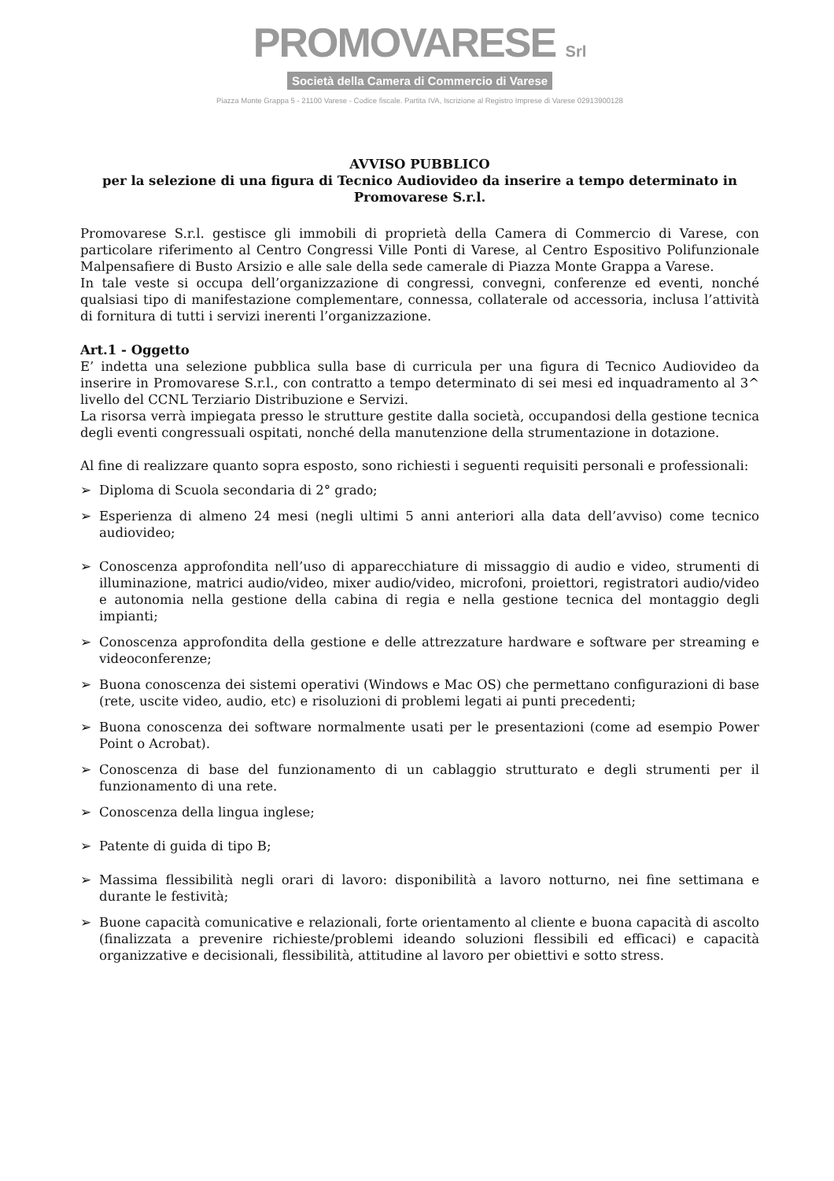PROMOVARESE Srl
Società della Camera di Commercio di Varese
Piazza Monte Grappa 5 - 21100 Varese - Codice fiscale. Partita IVA, Iscrizione al Registro Imprese di Varese 02913900128
AVVISO PUBBLICO
per la selezione di una figura di Tecnico Audiovideo da inserire a tempo determinato in Promovarese S.r.l.
Promovarese S.r.l. gestisce gli immobili di proprietà della Camera di Commercio di Varese, con particolare riferimento al Centro Congressi Ville Ponti di Varese, al Centro Espositivo Polifunzionale Malpensafiere di Busto Arsizio e alle sale della sede camerale di Piazza Monte Grappa a Varese.
In tale veste si occupa dell’organizzazione di congressi, convegni, conferenze ed eventi, nonché qualsiasi tipo di manifestazione complementare, connessa, collaterale od accessoria, inclusa l’attività di fornitura di tutti i servizi inerenti l’organizzazione.
Art.1 - Oggetto
E’ indetta una selezione pubblica sulla base di curricula per una figura di Tecnico Audiovideo da inserire in Promovarese S.r.l., con contratto a tempo determinato di sei mesi ed inquadramento al 3^ livello del CCNL Terziario Distribuzione e Servizi.
La risorsa verrà impiegata presso le strutture gestite dalla società, occupandosi della gestione tecnica degli eventi congressuali ospitati, nonché della manutenzione della strumentazione in dotazione.
Al fine di realizzare quanto sopra esposto, sono richiesti i seguenti requisiti personali e professionali:
➢ Diploma di Scuola secondaria di 2° grado;
➢ Esperienza di almeno 24 mesi (negli ultimi 5 anni anteriori alla data dell’avviso) come tecnico audiovideo;
➢ Conoscenza approfondita nell’uso di apparecchiature di missaggio di audio e video, strumenti di illuminazione, matrici audio/video, mixer audio/video, microfoni, proiettori, registratori audio/video e autonomia nella gestione della cabina di regia e nella gestione tecnica del montaggio degli impianti;
➢ Conoscenza approfondita della gestione e delle attrezzature hardware e software per streaming e videoconferenze;
➢ Buona conoscenza dei sistemi operativi (Windows e Mac OS) che permettano configurazioni di base (rete, uscite video, audio, etc) e risoluzioni di problemi legati ai punti precedenti;
➢ Buona conoscenza dei software normalmente usati per le presentazioni (come ad esempio Power Point o Acrobat).
➢ Conoscenza di base del funzionamento di un cablaggio strutturato e degli strumenti per il funzionamento di una rete.
➢ Conoscenza della lingua inglese;
➢ Patente di guida di tipo B;
➢ Massima flessibilità negli orari di lavoro: disponibilità a lavoro notturno, nei fine settimana e durante le festività;
➢ Buone capacità comunicative e relazionali, forte orientamento al cliente e buona capacità di ascolto (finalizzata a prevenire richieste/problemi ideando soluzioni flessibili ed efficaci) e capacità organizzative e decisionali, flessibilità, attitudine al lavoro per obiettivi e sotto stress.